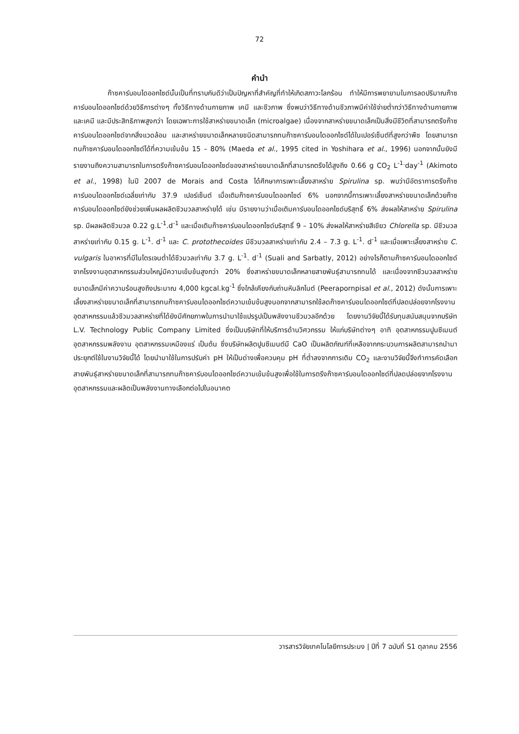72
คำนำ
ก๊าซคาร์บอนไดออกไซด์นั้นเป็นที่ทราบกันดีว่าเป็นปัญหาที่สำคัญที่ทำให้เกิดสภาวะโลกร้อน ทำให้มีการพยายามในการลดปริมาณก๊าซคาร์บอนไดออกไซด์ด้วยวิธีการต่างๆ ทั้งวิธีทางด้านกายภาพ เคมี และชีวภาพ ซึ่งพบว่าวิธีทางด้านชีวภาพมีค่าใช้จ่ายต่ำกว่าวิธีทางด้านกายภาพและเคมี และมีประสิทธิภาพสูงกว่า โดยเฉพาะการใช้สาหร่ายขนาดเล็ก (microalgae) เนื่องจากสาหร่ายขนาดเล็กเป็นสิ่งมีชีวิตที่สามารถตรึงก๊าซคาร์บอนไดออกไซด์จากสิ่งแวดล้อม และสาหร่ายขนาดเล็กหลายชนิดสามารถทนก๊าซคาร์บอนไดออกไซด์ได้ในเปอร์เซ็นต์ที่สูงกว่าพืช โดยสามารถทนก๊าซคาร์บอนไดออกไซด์ได้ที่ความเข้มข้น 15 – 80% (Maeda et al., 1995 cited in Yoshihara et al., 1996) นอกจากนั้นยังมีรายงานถึงความสามารถในการตรึงก๊าซคาร์บอนไดออกไซด์ของสาหร่ายขนาดเล็กที่สามารถตรึงได้สูงถึง 0.66 g CO<sub>2</sub> L<sup>-1.</sup>day<sup>-1</sup> (Akimoto et al., 1998) ในปี 2007 de Morais and Costa ได้ศึกษาการเพาะเลี้ยงสาหร่าย Spirulina sp. พบว่ามีอัตราการตรึงก๊าซคาร์บอนไดออกไซด์เฉลี่ยเท่ากับ 37.9 เปอร์เซ็นต์ เมื่อเติมก๊าซคาร์บอนไดออกไซด์ 6% นอกจากนี้การเพาะเลี้ยงสาหร่ายขนาดเล็กด้วยก๊าซคาร์บอนไดออกไซด์ยังช่วยเพิ่มผลผลิตชีวมวลสาหร่ายได้ เช่น มีรายงานว่าเมื่อเติมคาร์บอนไดออกไซด์บริสุทธิ์ 6% ส่งผลให้สาหร่าย Spirulina sp. มีผลผลิตชีวมวล 0.22 g.L<sup>-1</sup>.d<sup>-1</sup> และเมื่อเติมก๊าซคาร์บอนไดออกไซด์บริสุทธิ์ 9 – 10% ส่งผลให้สาหร่ายสีเขียว Chlorella sp. มีชีวมวลสาหร่ายเท่ากับ 0.15 g. L<sup>-1</sup>. d<sup>-1</sup> และ C. protothecoides มีชีวมวลสาหร่ายเท่ากับ 2.4 – 7.3 g. L<sup>-1</sup>. d<sup>-1</sup> และเมื่อเพาะเลี้ยงสาหร่าย C. vulgaris ในอาหารที่มีไนโตรเจนต่ำได้ชีวมวลเท่ากับ 3.7 g. L<sup>-1</sup>. d<sup>-1</sup> (Suali and Sarbatly, 2012) อย่างไรก็ตามก๊าซคาร์บอนไดออกไซด์จากโรงงานอุตสาหกรรมส่วนใหญ่มีความเข้มข้นสูงกว่า 20% ซึ่งสาหร่ายขนาดเล็กหลายสายพันธุ์สามารถทนได้ และเนื่องจากชีวมวลสาหร่ายขนาดเล็กมีค่าความร้อนสูงถึงประมาณ 4,000 kgcal.kg<sup>-1</sup> ซึ่งใกล้เคียงกับถ่านหินลิกไนต์ (Peerapornpisal et al., 2012) ดังนั้นการเพาะเลี้ยงสาหร่ายขนาดเล็กที่สามารถทนก๊าซคาร์บอนไดออกไซด์ความเข้มข้นสูงนอกจากสามารถใช้ลดก๊าซคาร์บอนไดออกไซด์ที่ปลดปล่อยจากโรงงานอุตสาหกรรมแล้วชีวมวลสาหร่ายที่ได้ยังมีศักยภาพในการนำมาใช้แปรรูปเป็นพลังงานชีวมวลอีกด้วย โดยงานวิจัยนี้ได้รับทุนสนับสนุนจากบริษัท L.V. Technology Public Company Limited ซึ่งเป็นบริษัทที่ให้บริการด้านวิศวกรรม ให้แก่บริษัทต่างๆ อาทิ อุตสาหกรรมปูนซีเมนต์ อุตสาหกรรมพลังงาน อุตสาหกรรมเหมืองแร่ เป็นต้น ซึ่งบริษัทผลิตปูนซีเมนต์มี CaO เป็นผลิตภัณฑ์ที่เหลือจากกระบวนการผลิตสามารถนำมาประยุกต์ใช้ในงานวิจัยนี้ได้ โดยนำมาใช้ในการปรับค่า pH ให้เป็นด่างเพื่อควบคุม pH ที่ต่ำลงจากการเติม CO<sub>2</sub> และงานวิจัยนี้จึงทำการคัดเลือกสายพันธุ์สาหร่ายขนาดเล็กที่สามารถทนก๊าซคาร์บอนไดออกไซด์ความเข้มข้นสูงเพื่อใช้ในการตรึงก๊าซคาร์บอนไดออกไซด์ที่ปลดปล่อยจากโรงงานอุตสาหกรรมและผลิตเป็นพลังงานทางเลือกต่อไปในอนาคต
วารสารวิจัยเทคโนโลยีการประมง | ปีที่ 7 ฉบับที่ S1 ตุลาคม 2556